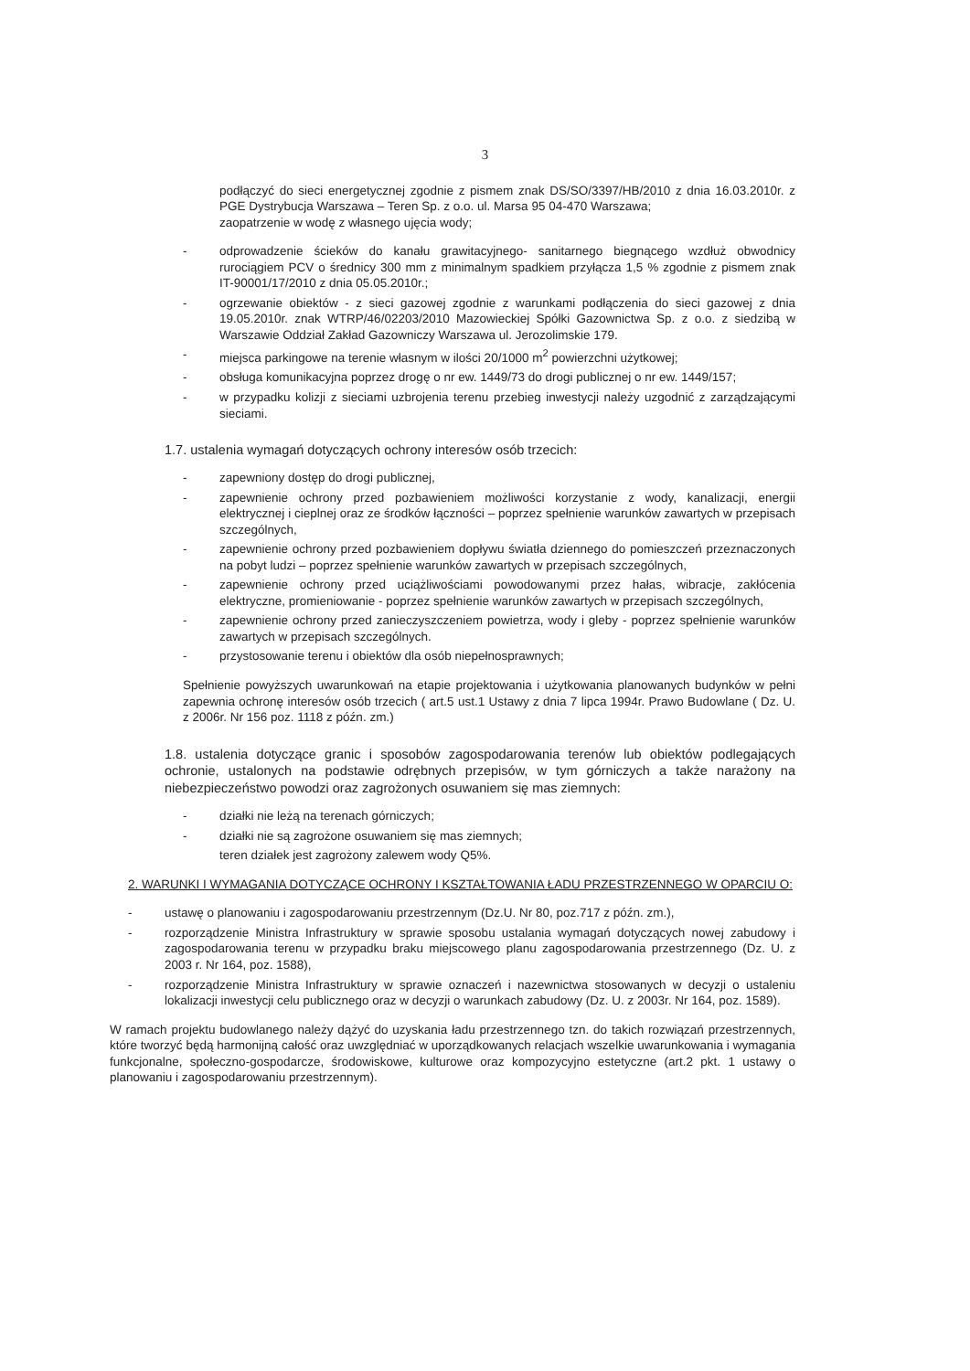3
podłączyć do sieci energetycznej zgodnie z pismem znak DS/SO/3397/HB/2010 z dnia 16.03.2010r. z PGE Dystrybucja Warszawa – Teren Sp. z o.o. ul. Marsa 95 04-470 Warszawa;
zaopatrzenie w wodę z własnego ujęcia wody;
- odprowadzenie ścieków do kanału grawitacyjnego- sanitarnego biegnącego wzdłuż obwodnicy rurociągiem PCV o średnicy 300 mm z minimalnym spadkiem przyłącza 1,5 % zgodnie z pismem znak IT-90001/17/2010 z dnia 05.05.2010r.;
- ogrzewanie obiektów - z sieci gazowej zgodnie z warunkami podłączenia do sieci gazowej z dnia 19.05.2010r. znak WTRP/46/02203/2010 Mazowieckiej Spółki Gazownictwa Sp. z o.o. z siedzibą w Warszawie Oddział Zakład Gazowniczy Warszawa ul. Jerozolimskie 179.
- miejsca parkingowe na terenie własnym w ilości 20/1000 m<sup>2</sup> powierzchni użytkowej;
- obsługa komunikacyjna poprzez drogę o nr ew. 1449/73 do drogi publicznej o nr ew. 1449/157;
- w przypadku kolizji z sieciami uzbrojenia terenu przebieg inwestycji należy uzgodnić z zarządzającymi sieciami.
1.7. ustalenia wymagań dotyczących ochrony interesów osób trzecich:
- zapewniony dostęp do drogi publicznej,
- zapewnienie ochrony przed pozbawieniem możliwości korzystanie z wody, kanalizacji, energii elektrycznej i cieplnej oraz ze środków łączności – poprzez spełnienie warunków zawartych w przepisach szczególnych,
- zapewnienie ochrony przed pozbawieniem dopływu światła dziennego do pomieszczeń przeznaczonych na pobyt ludzi – poprzez spełnienie warunków zawartych w przepisach szczególnych,
- zapewnienie ochrony przed uciążliwościami powodowanymi przez hałas, wibracje, zakłócenia elektryczne, promieniowanie - poprzez spełnienie warunków zawartych w przepisach szczególnych,
- zapewnienie ochrony przed zanieczyszczeniem powietrza, wody i gleby - poprzez spełnienie warunków zawartych w przepisach szczególnych.
- przystosowanie terenu i obiektów dla osób niepełnosprawnych;
Spełnienie powyższych uwarunkowań na etapie projektowania i użytkowania planowanych budynków w pełni zapewnia ochronę interesów osób trzecich ( art.5 ust.1 Ustawy z dnia 7 lipca 1994r. Prawo Budowlane ( Dz. U. z 2006r. Nr 156 poz. 1118 z późn. zm.)
1.8. ustalenia dotyczące granic i sposobów zagospodarowania terenów lub obiektów podlegających ochronie, ustalonych na podstawie odrębnych przepisów, w tym górniczych a także narażony na niebezpieczeństwo powodzi oraz zagrożonych osuwaniem się mas ziemnych:
- działki nie leżą na terenach górniczych;
- działki nie są zagrożone osuwaniem się mas ziemnych;
teren działek jest zagrożony zalewem wody Q5%.
2. WARUNKI I WYMAGANIA DOTYCZĄCE OCHRONY I KSZTAŁTOWANIA ŁADU PRZESTRZENNEGO W OPARCIU O:
- ustawę o planowaniu i zagospodarowaniu przestrzennym (Dz.U. Nr 80, poz.717 z późn. zm.),
- rozporządzenie Ministra Infrastruktury w sprawie sposobu ustalania wymagań dotyczących nowej zabudowy i zagospodarowania terenu w przypadku braku miejscowego planu zagospodarowania przestrzennego (Dz. U. z 2003 r. Nr 164, poz. 1588),
- rozporządzenie Ministra Infrastruktury w sprawie oznaczeń i nazewnictwa stosowanych w decyzji o ustaleniu lokalizacji inwestycji celu publicznego oraz w decyzji o warunkach zabudowy (Dz. U. z 2003r. Nr 164, poz. 1589).
W ramach projektu budowlanego należy dążyć do uzyskania ładu przestrzennego tzn. do takich rozwiązań przestrzennych, które tworzyć będą harmonijną całość oraz uwzględniać w uporządkowanych relacjach wszelkie uwarunkowania i wymagania funkcjonalne, społeczno-gospodarcze, środowiskowe, kulturowe oraz kompozycyjno estetyczne (art.2 pkt. 1 ustawy o planowaniu i zagospodarowaniu przestrzennym).